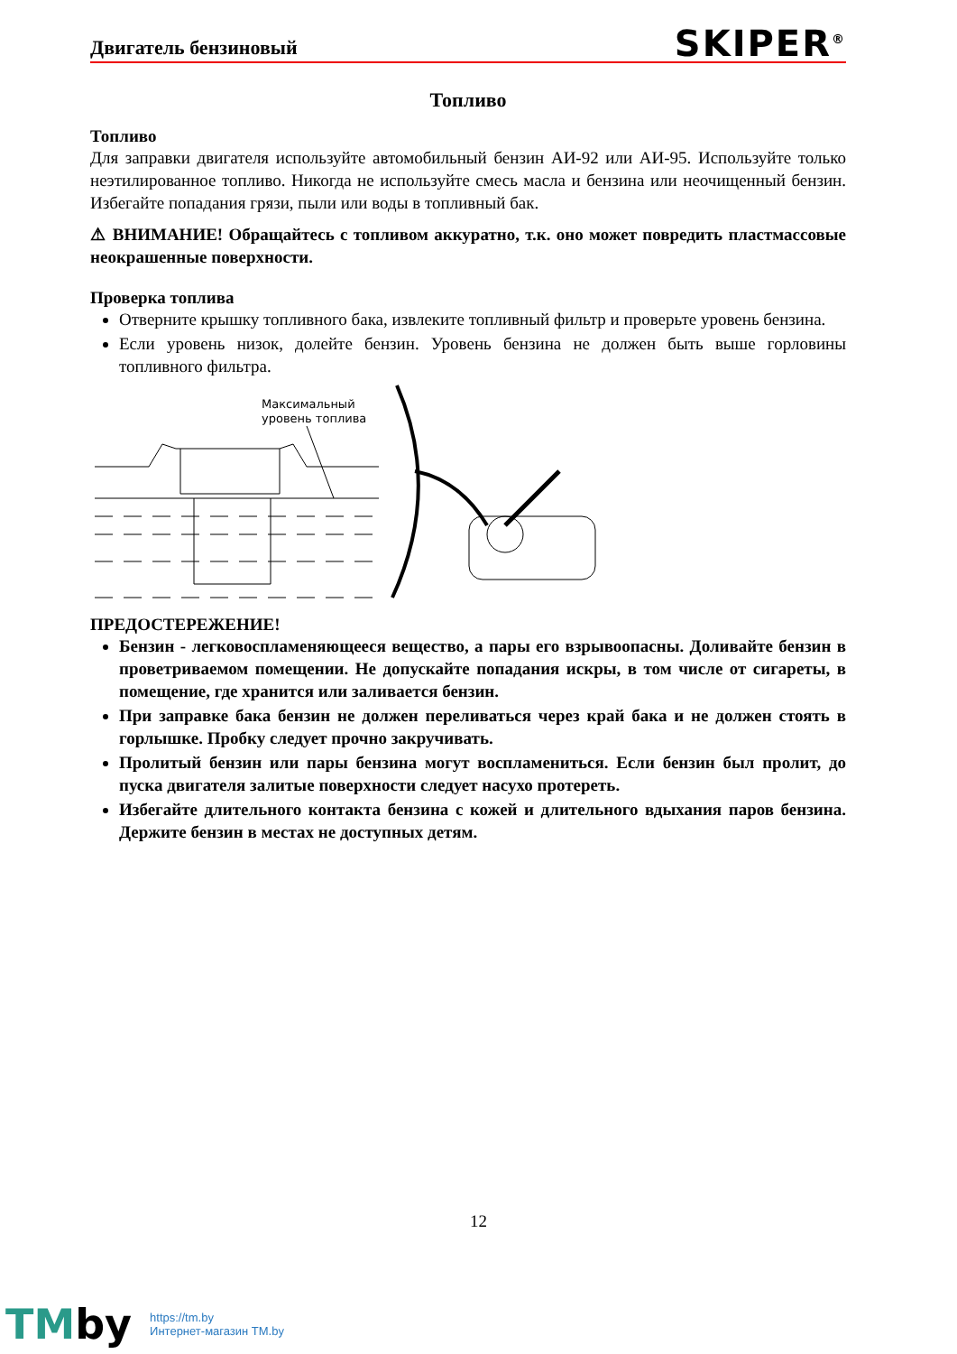Двигатель бензиновый
SKIPER<sup>®</sup>
Топливо
Топливо
Для заправки двигателя используйте автомобильный бензин АИ-92 или АИ-95. Используйте только неэтилированное топливо. Никогда не используйте смесь масла и бензина или неочищенный бензин. Избегайте попадания грязи, пыли или воды в топливный бак.
⚠ ВНИМАНИЕ! Обращайтесь с топливом аккуратно, т.к. оно может повредить пластмассовые неокрашенные поверхности.
Проверка топлива
Отверните крышку топливного бака, извлеките топливный фильтр и проверьте уровень бензина.
Если уровень низок, долейте бензин. Уровень бензина не должен быть выше горловины топливного фильтра.
Максимальный
уровень топлива
ПРЕДОСТЕРЕЖЕНИЕ!
Бензин - легковоспламеняющееся вещество, а пары его взрывоопасны. Доливайте бензин в проветриваемом помещении. Не допускайте попадания искры, в том числе от сигареты, в помещение, где хранится или заливается бензин.
При заправке бака бензин не должен переливаться через край бака и не должен стоять в горлышке. Пробку следует прочно закручивать.
Пролитый бензин или пары бензина могут воспламениться. Если бензин был пролит, до пуска двигателя залитые поверхности следует насухо протереть.
Избегайте длительного контакта бензина с кожей и длительного вдыхания паров бензина. Держите бензин в местах не доступных детям.
12
TMby
https://tm.by
Интернет-магазин TM.by